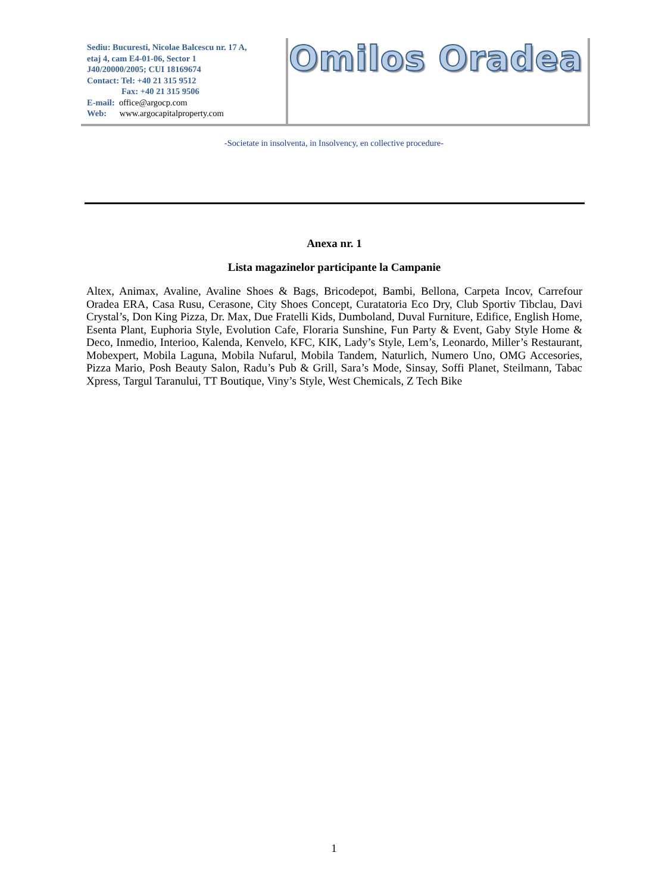Sediu: Bucuresti, Nicolae Balcescu nr. 17 A,
etaj 4, cam E4-01-06, Sector 1
J40/20000/2005; CUI 18169674
Contact: Tel: +40 21 315 9512
Fax: +40 21 315 9506
E-mail: office@argocp.com
Web: www.argocapitalproperty.com
Omilos Oradea
-Societate in insolventa, in Insolvency, en collective procedure-
Anexa nr. 1
Lista magazinelor participante la Campanie
Altex, Animax, Avaline, Avaline Shoes & Bags, Bricodepot, Bambi, Bellona, Carpeta Incov, Carrefour Oradea ERA, Casa Rusu, Cerasone, City Shoes Concept, Curatatoria Eco Dry, Club Sportiv Tibclau, Davi Crystal’s, Don King Pizza, Dr. Max, Due Fratelli Kids, Dumboland, Duval Furniture, Edifice, English Home, Esenta Plant, Euphoria Style, Evolution Cafe, Floraria Sunshine, Fun Party & Event, Gaby Style Home & Deco, Inmedio, Interioo, Kalenda, Kenvelo, KFC, KIK, Lady’s Style, Lem’s, Leonardo, Miller’s Restaurant, Mobexpert, Mobila Laguna, Mobila Nufarul, Mobila Tandem, Naturlich, Numero Uno, OMG Accesories, Pizza Mario, Posh Beauty Salon, Radu’s Pub & Grill, Sara’s Mode, Sinsay, Soffi Planet, Steilmann, Tabac Xpress, Targul Taranului, TT Boutique, Viny’s Style, West Chemicals, Z Tech Bike
1